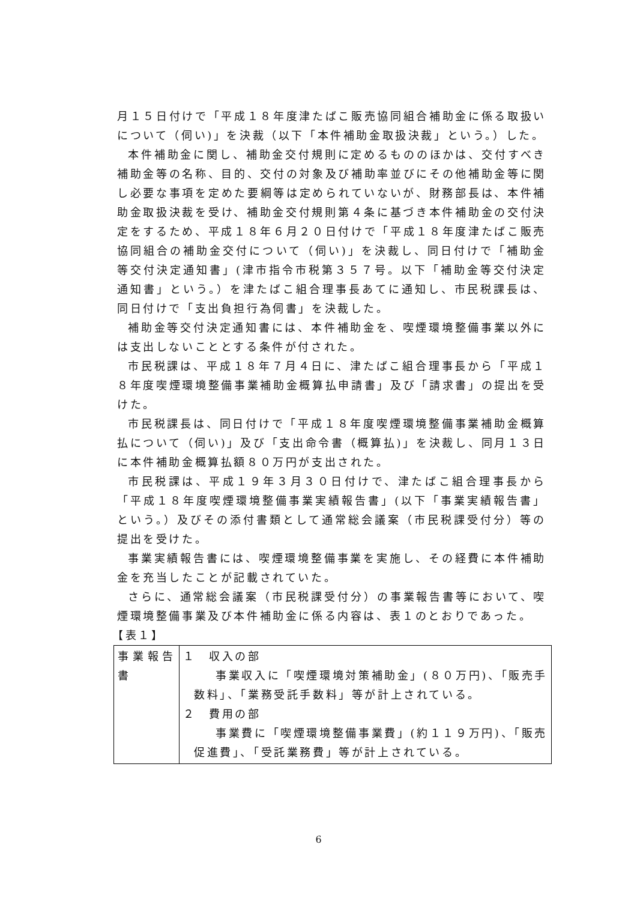月１５日付けで「平成１８年度津たばこ販売協同組合補助金に係る取扱いについて（伺い)」を決裁（以下「本件補助金取扱決裁」という。）した。
本件補助金に関し、補助金交付規則に定めるもののほかは、交付すべき補助金等の名称、目的、交付の対象及び補助率並びにその他補助金等に関し必要な事項を定めた要綱等は定められていないが、財務部長は、本件補助金取扱決裁を受け、補助金交付規則第４条に基づき本件補助金の交付決定をするため、平成１８年６月２０日付けで「平成１８年度津たばこ販売協同組合の補助金交付について（伺い)」を決裁し、同日付けで「補助金等交付決定通知書」(津市指令市税第３５７号。以下「補助金等交付決定通知書」という。）を津たばこ組合理事長あてに通知し、市民税課長は、同日付けで「支出負担行為伺書」を決裁した。
補助金等交付決定通知書には、本件補助金を、喫煙環境整備事業以外には支出しないこととする条件が付された。
市民税課は、平成１８年７月４日に、津たばこ組合理事長から「平成１８年度喫煙環境整備事業補助金概算払申請書」及び「請求書」の提出を受けた。
市民税課長は、同日付けで「平成１８年度喫煙環境整備事業補助金概算払について（伺い)」及び「支出命令書（概算払)」を決裁し、同月１３日に本件補助金概算払額８０万円が支出された。
市民税課は、平成１９年３月３０日付けで、津たばこ組合理事長から「平成１８年度喫煙環境整備事業実績報告書」(以下「事業実績報告書」という。）及びその添付書類として通常総会議案（市民税課受付分）等の提出を受けた。
事業実績報告書には、喫煙環境整備事業を実施し、その経費に本件補助金を充当したことが記載されていた。
さらに、通常総会議案（市民税課受付分）の事業報告書等において、喫煙環境整備事業及び本件補助金に係る内容は、表１のとおりであった。
【表１】
| 事業報告書 | １ 収入の部 事業収入に「喫煙環境対策補助金」(８０万円)、「販売手数料」、「業務受託手数料」等が計上されている。 ２ 費用の部 事業費に「喫煙環境整備事業費」(約１１９万円)、「販売促進費」、「受託業務費」等が計上されている。 |
6